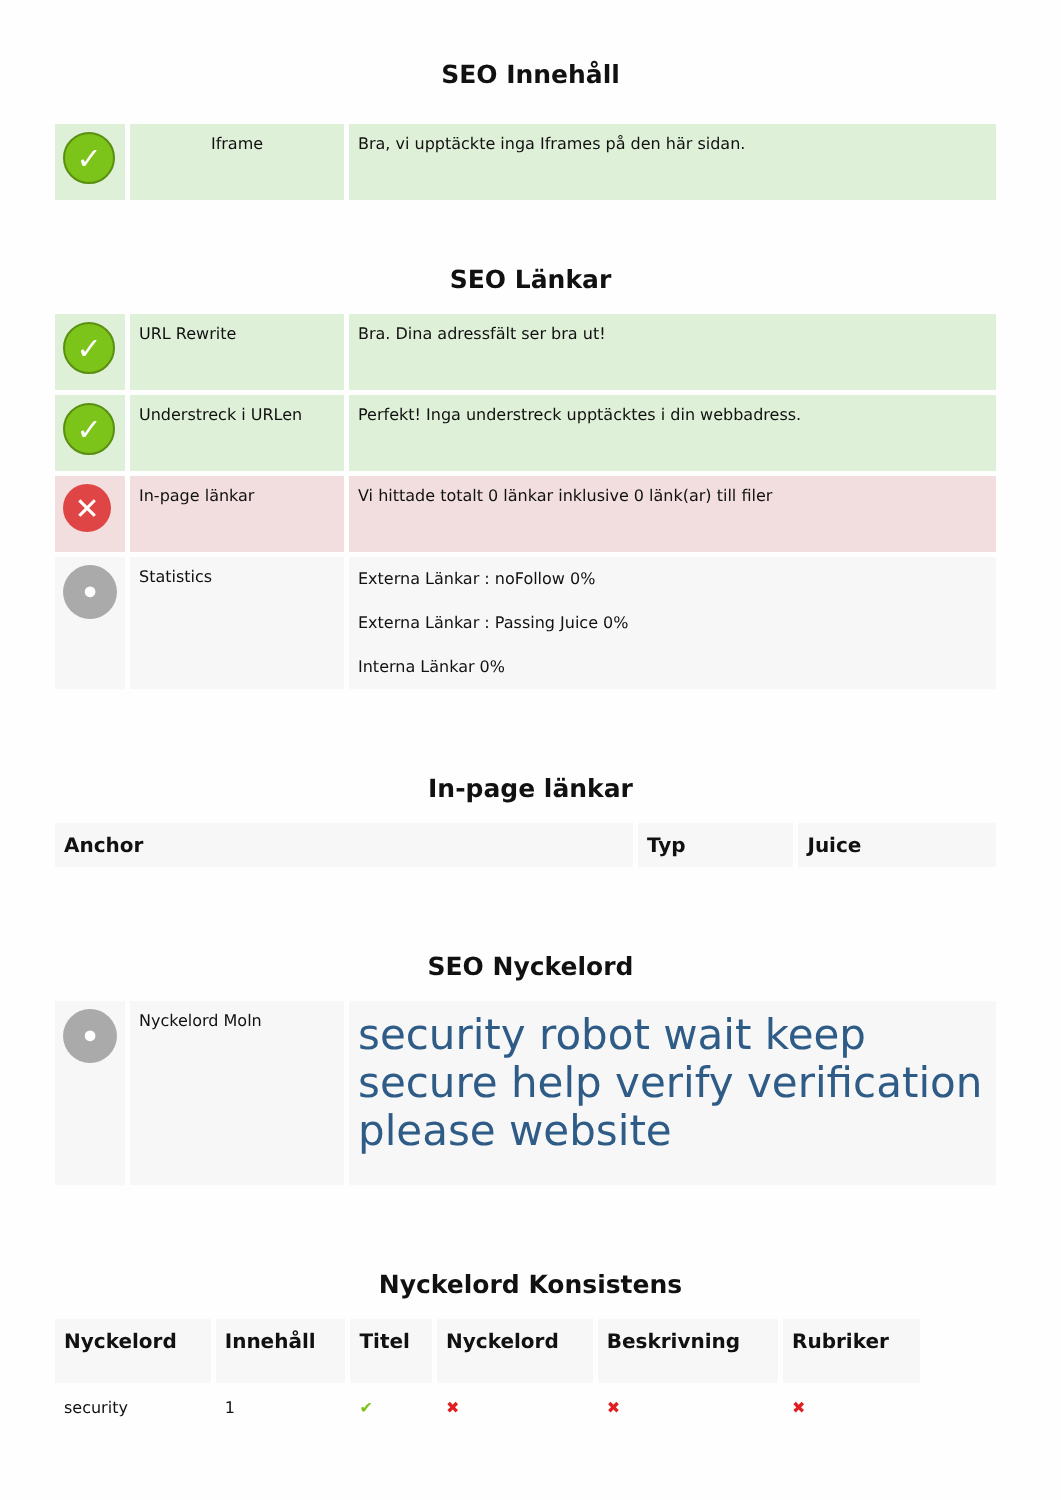SEO Innehåll
| ✓ | Iframe | Bra, vi upptäckte inga Iframes på den här sidan. |
SEO Länkar
| ✓ | URL Rewrite | Bra. Dina adressfält ser bra ut! |
| ✓ | Understreck i URLen | Perfekt! Inga understreck upptäcktes i din webbadress. |
| ✕ | In-page länkar | Vi hittade totalt 0 länkar inklusive 0 länk(ar) till filer |
| • | Statistics | Externa Länkar : noFollow 0% Externa Länkar : Passing Juice 0% Interna Länkar 0% |
In-page länkar
| Anchor | Typ | Juice |
| --- | --- | --- |
SEO Nyckelord
| • | Nyckelord Moln | security robot wait keep secure help verify verification please website |
Nyckelord Konsistens
| Nyckelord | Innehåll | Titel | Nyckelord | Beskrivning | Rubriker |
| --- | --- | --- | --- | --- | --- |
| security | 1 | ✔ | ✖ | ✖ | ✖ |